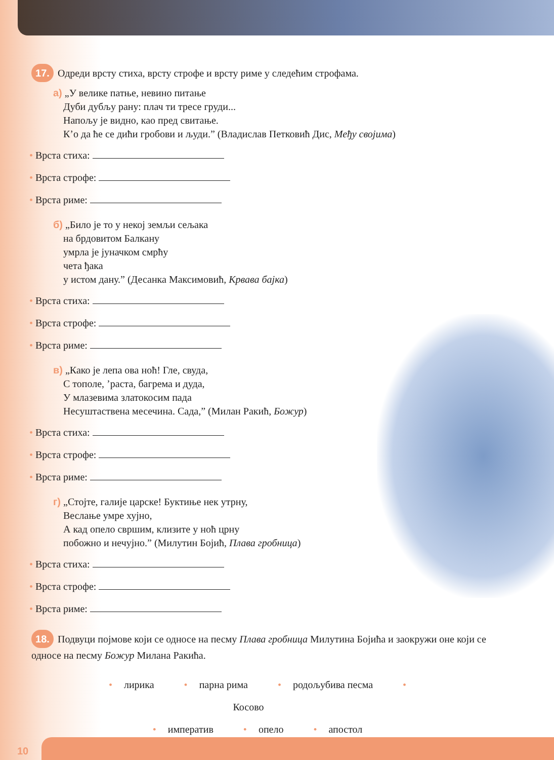17. Одреди врсту стиха, врсту строфе и врсту риме у следећим строфама.
а) „У велике патње, невино питање
Дуби дубљу рану: плач ти тресе груди...
Напољу је видно, као пред свитање.
К’о да ће се дићи гробови и људи.” (Владислав Петковић Дис, Међу својима)
• Врста стиха:
• Врста строфе:
• Врста риме:
б) „Било је то у некој земљи сељака
на брдовитом Балкану
умрла је јуначком смрћу
чета ђака
у истом дану.” (Десанка Максимовић, Крвава бајка)
• Врста стиха:
• Врста строфе:
• Врста риме:
в) „Како је лепа ова ноћ! Гле, свуда,
С тополе, ’раста, багрема и дуда,
У млазевима златокосим пада
Несуштаствена месечина. Сада,” (Милан Ракић, Божур)
• Врста стиха:
• Врста строфе:
• Врста риме:
г) „Стојте, галије царске! Буктиње нек утрну,
Веслање умре хујно,
А кад опело свршим, клизите у ноћ црну
побожно и нечујно.” (Милутин Бојић, Плава гробница)
• Врста стиха:
• Врста строфе:
• Врста риме:
18. Подвуци појмове који се односе на песму Плава гробница Милутина Бојића и заокружи оне који се односе на песму Божур Милана Ракића.
• лирика • парна рима • родољубива песма • Косово
• императив • опело • апостол
10